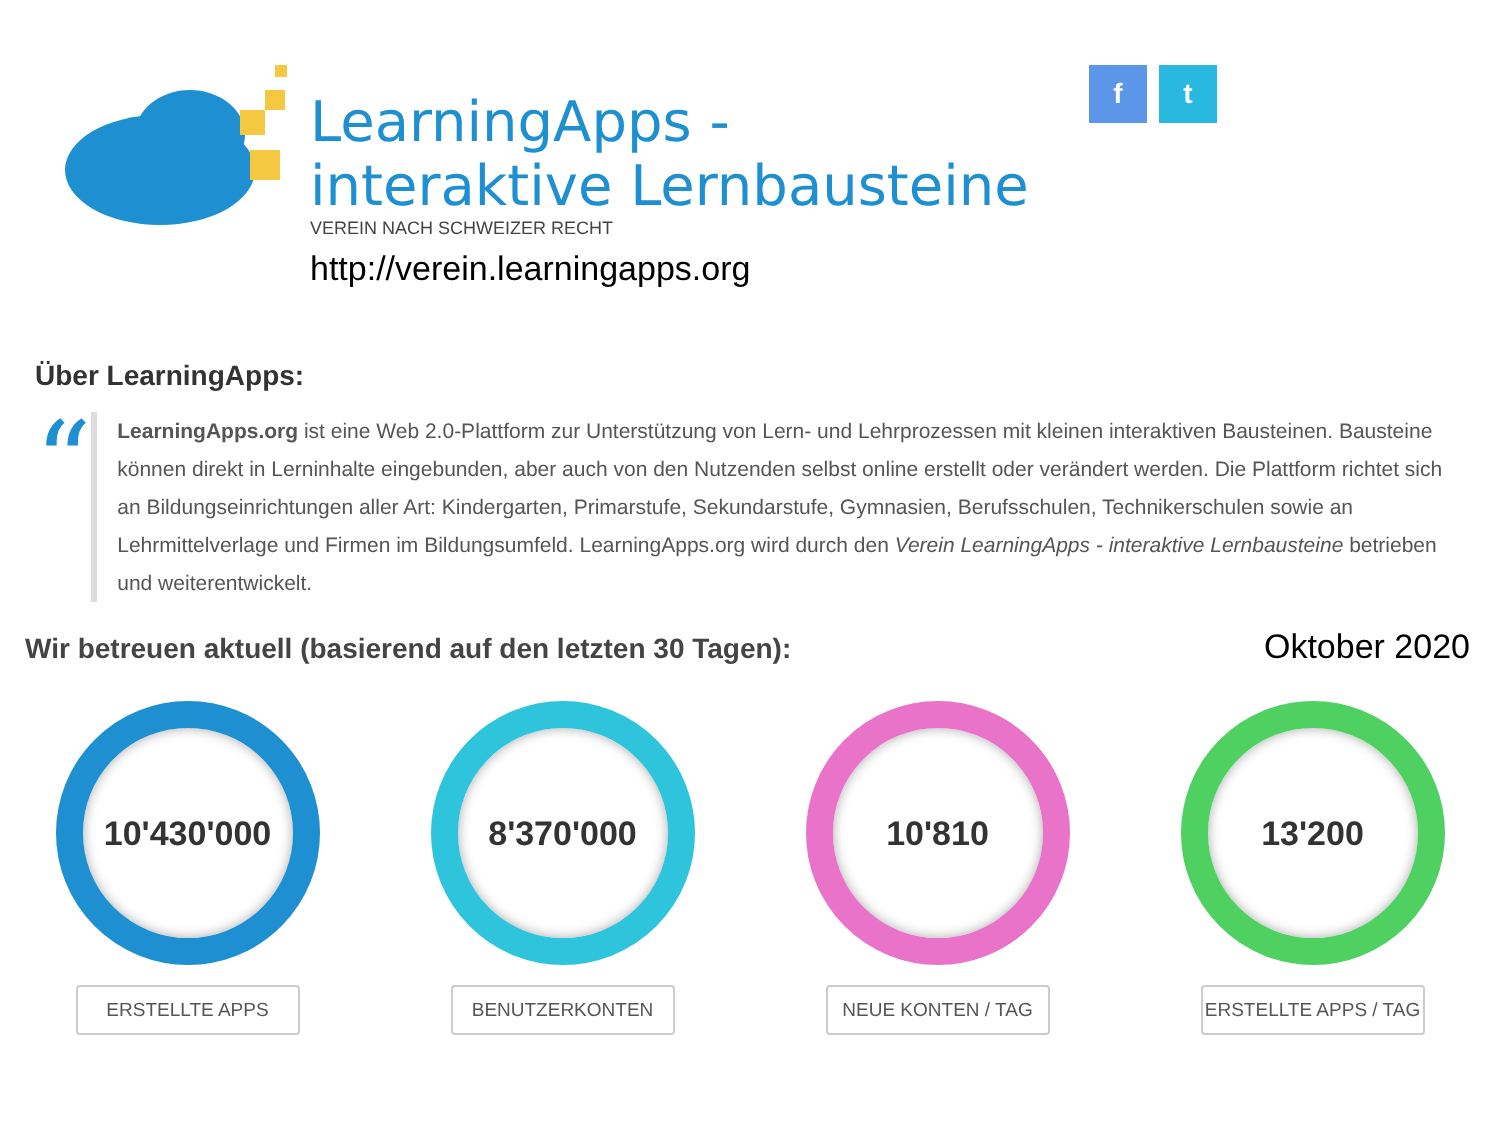LearningApps -
interaktive Lernbausteine
VEREIN NACH SCHWEIZER RECHT
http://verein.learningapps.org
f t
Über LearningApps:
“
LearningApps.org ist eine Web 2.0-Plattform zur Unterstützung von Lern- und Lehrprozessen mit kleinen interaktiven Bausteinen. Bausteine können direkt in Lerninhalte eingebunden, aber auch von den Nutzenden selbst online erstellt oder verändert werden. Die Plattform richtet sich an Bildungseinrichtungen aller Art: Kindergarten, Primarstufe, Sekundarstufe, Gymnasien, Berufsschulen, Technikerschulen sowie an Lehrmittelverlage und Firmen im Bildungsumfeld. LearningApps.org wird durch den Verein LearningApps - interaktive Lernbausteine betrieben und weiterentwickelt.
Wir betreuen aktuell (basierend auf den letzten 30 Tagen):
Oktober 2020
10'430'000
ERSTELLTE APPS
8'370'000
BENUTZERKONTEN
10'810
NEUE KONTEN / TAG
13'200
ERSTELLTE APPS / TAG